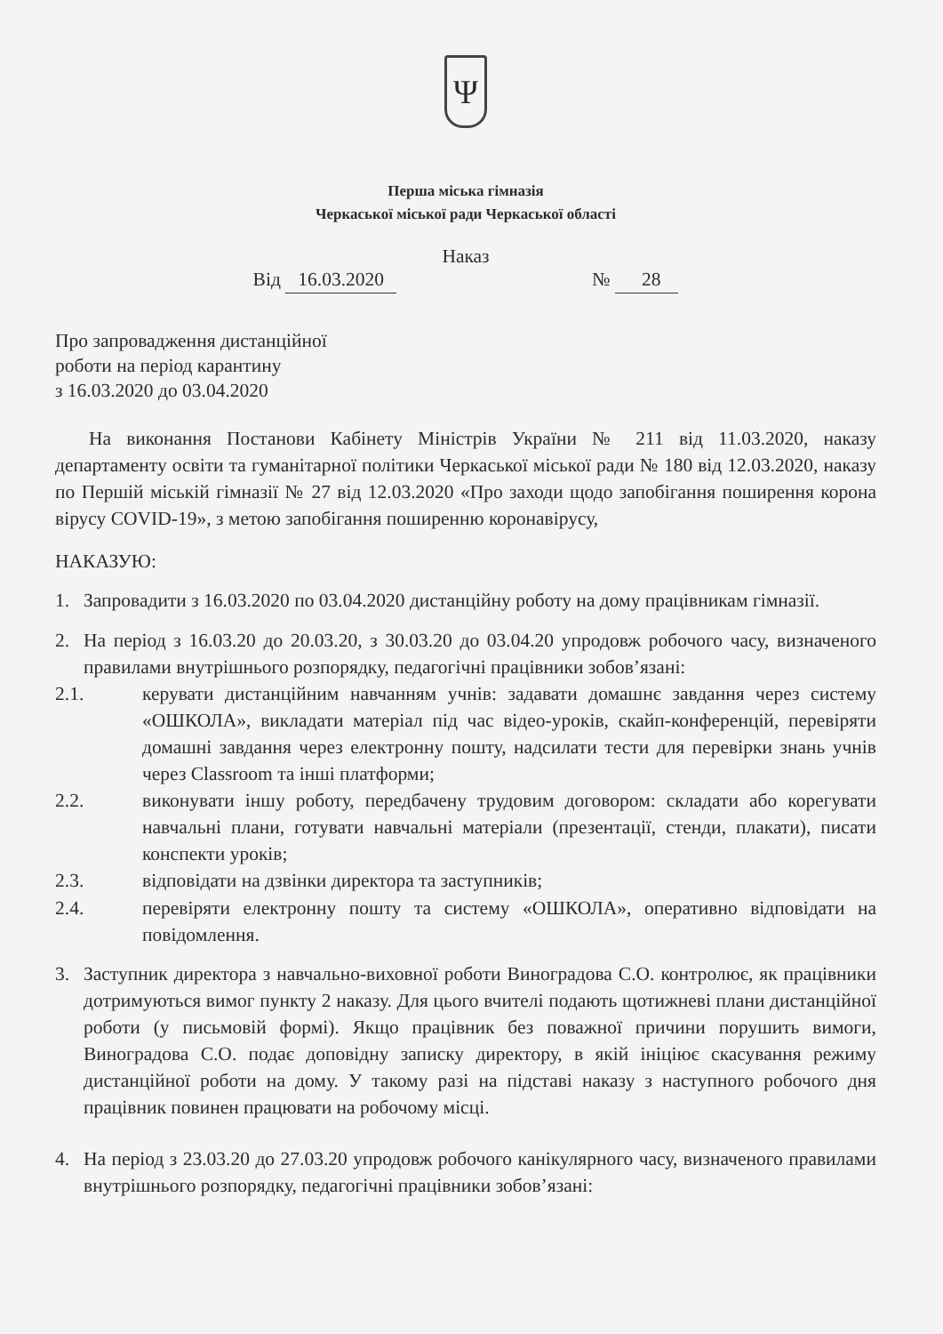Ψ
Перша міська гімназія
Черкаської міської ради Черкаської області
Наказ
Від 16.03.2020 № 28
Про запровадження дистанційної
роботи на період карантину
з 16.03.2020 до 03.04.2020
На виконання Постанови Кабінету Міністрів України № 211 від 11.03.2020, наказу департаменту освіти та гуманітарної політики Черкаської міської ради № 180 від 12.03.2020, наказу по Першій міській гімназії № 27 від 12.03.2020 «Про заходи щодо запобігання поширення корона вірусу COVID-19», з метою запобігання поширенню коронавірусу,
НАКАЗУЮ:
1. Запровадити з 16.03.2020 по 03.04.2020 дистанційну роботу на дому працівникам гімназії.
2. На період з 16.03.20 до 20.03.20, з 30.03.20 до 03.04.20 упродовж робочого часу, визначеного правилами внутрішнього розпорядку, педагогічні працівники зобов’язані:
2.1. керувати дистанційним навчанням учнів: задавати домашнє завдання через систему «ОШКОЛА», викладати матеріал під час відео-уроків, скайп-конференцій, перевіряти домашні завдання через електронну пошту, надсилати тести для перевірки знань учнів через Classroom та інші платформи;
2.2. виконувати іншу роботу, передбачену трудовим договором: складати або корегувати навчальні плани, готувати навчальні матеріали (презентації, стенди, плакати), писати конспекти уроків;
2.3. відповідати на дзвінки директора та заступників;
2.4. перевіряти електронну пошту та систему «ОШКОЛА», оперативно відповідати на повідомлення.
3. Заступник директора з навчально-виховної роботи Виноградова С.О. контролює, як працівники дотримуються вимог пункту 2 наказу. Для цього вчителі подають щотижневі плани дистанційної роботи (у письмовій формі). Якщо працівник без поважної причини порушить вимоги, Виноградова С.О. подає доповідну записку директору, в якій ініціює скасування режиму дистанційної роботи на дому. У такому разі на підставі наказу з наступного робочого дня працівник повинен працювати на робочому місці.
4. На період з 23.03.20 до 27.03.20 упродовж робочого канікулярного часу, визначеного правилами внутрішнього розпорядку, педагогічні працівники зобов’язані: